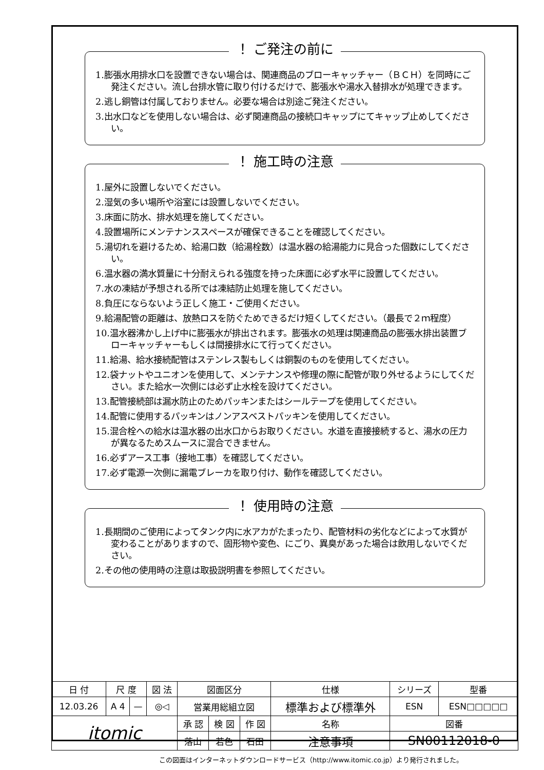！ ご発注の前に
1.膨張水用排水口を設置できない場合は、関連商品のブローキャッチャー（ＢＣＨ）を同時にご発注ください。流し台排水管に取り付けるだけで、膨張水や湯水入替排水が処理できます。
2.逃し銅管は付属しておりません。必要な場合は別途ご発注ください。
3.出水口などを使用しない場合は、必ず関連商品の接続口キャップにてキャップ止めしてください。
！ 施工時の注意
1.屋外に設置しないでください。
2.湿気の多い場所や浴室には設置しないでください。
3.床面に防水、排水処理を施してください。
4.設置場所にメンテナンススペースが確保できることを確認してください。
5.湯切れを避けるため、給湯口数（給湯栓数）は温水器の給湯能力に見合った個数にしてください。
6.温水器の満水質量に十分耐えられる強度を持った床面に必ず水平に設置してください。
7.水の凍結が予想される所では凍結防止処理を施してください。
8.負圧にならないよう正しく施工・ご使用ください。
9.給湯配管の距離は、放熱ロスを防ぐためできるだけ短くしてください。（最長で２ｍ程度）
10.温水器沸かし上げ中に膨張水が排出されます。膨張水の処理は関連商品の膨張水排出装置ブローキャッチャーもしくは間接排水にて行ってください。
11.給湯、給水接続配管はステンレス製もしくは銅製のものを使用してください。
12.袋ナットやユニオンを使用して、メンテナンスや修理の際に配管が取り外せるようにしてください。また給水一次側には必ず止水栓を設けてください。
13.配管接続部は漏水防止のためパッキンまたはシールテープを使用してください。
14.配管に使用するパッキンはノンアスベストパッキンを使用してください。
15.混合栓への給水は温水器の出水口からお取りください。水道を直接接続すると、湯水の圧力が異なるためスムースに混合できません。
16.必ずアース工事（接地工事）を確認してください。
17.必ず電源一次側に漏電ブレーカを取り付け、動作を確認してください。
！ 使用時の注意
1.長期間のご使用によってタンク内に水アカがたまったり、配管材料の劣化などによって水質が変わることがありますので、固形物や変色、にごり、異臭があった場合は飲用しないでください。
2.その他の使用時の注意は取扱説明書を参照してください。
| 日 付 | 尺 度 | | 図 法 | 図面区分 | | | 仕様 | シリーズ | 型番 |
| 12.03.26 | A 4 | — | ◎◁ | 営業用総組立図 | | | 標準および標準外 | ESN | ESN□□□□□ |
| itomic | | | | 承 認 | 検 図 | 作 図 | 名称 | 図番 | |
| | | | | 落山 | 若色 | 石田 | 注意事項 | SN00112018-0 | |
この図面はインターネットダウンロードサービス（http://www.itomic.co.jp）より発行されました。